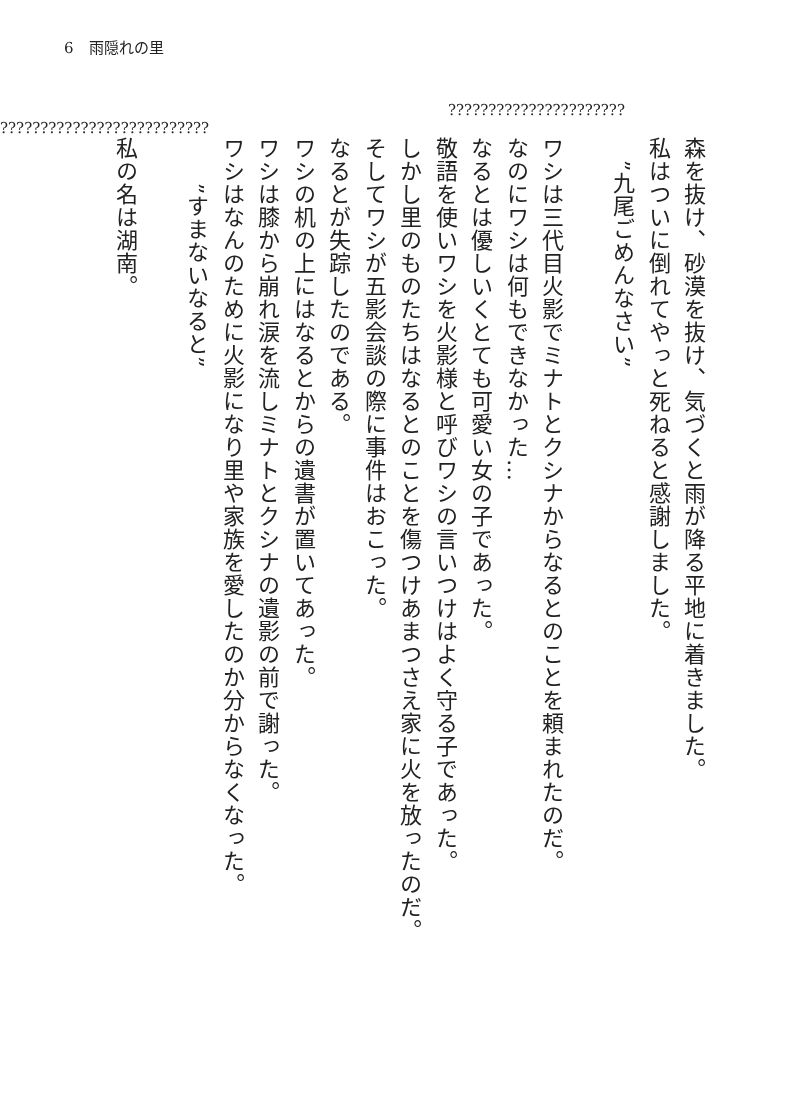6　雨隠れの里
??????????????????????
??????????????????????????
森を抜け、砂漠を抜け、気づくと雨が降る平地に着きました。
私はついに倒れてやっと死ねると感謝しました。
　”九尾ごめんなさい”
　
ワシは三代目火影でミナトとクシナからなるとのことを頼まれたのだ。
なのにワシは何もできなかった…
なるとは優しいくとても可愛い女の子であった。
敬語を使いワシを火影様と呼びワシの言いつけはよく守る子であった。
しかし里のものたちはなるとのことを傷つけあまつさえ家に火を放ったのだ。
そしてワシが五影会談の際に事件はおこった。
なるとが失踪したのである。
ワシの机の上にはなるとからの遺書が置いてあった。
ワシは膝から崩れ涙を流しミナトとクシナの遺影の前で謝った。
ワシはなんのために火影になり里や家族を愛したのか分からなくなった。
　　”すまないなると”
　
私の名は湖南。